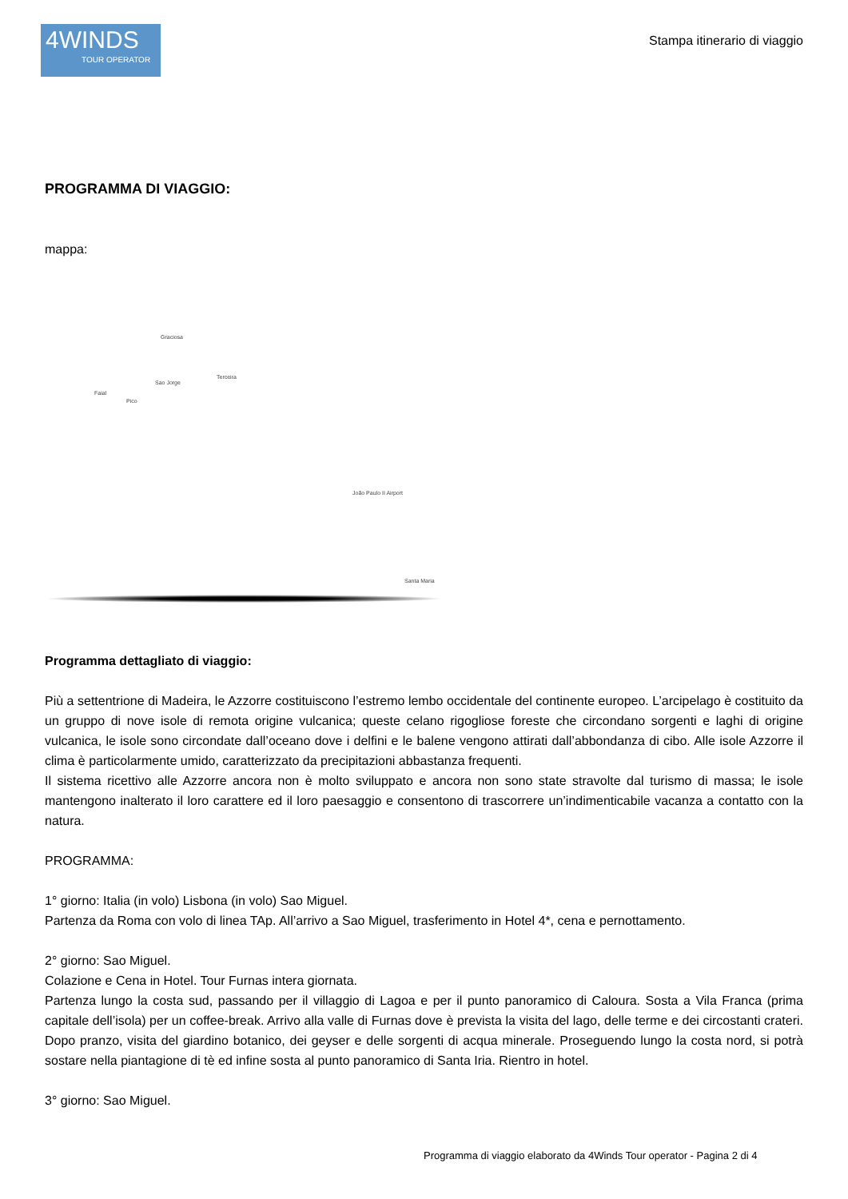4WINDS
TOUR OPERATOR
Stampa itinerario di viaggio
PROGRAMMA DI VIAGGIO:
mappa:
Graciosa
Sao Jorge
Faial
Pico
Terceira
João Paulo II Airport
Santa Maria
Programma dettagliato di viaggio:
Più a settentrione di Madeira, le Azzorre costituiscono l’estremo lembo occidentale del continente europeo. L’arcipelago è costituito da un gruppo di nove isole di remota origine vulcanica; queste celano rigogliose foreste che circondano sorgenti e laghi di origine vulcanica, le isole sono circondate dall’oceano dove i delfini e le balene vengono attirati dall’abbondanza di cibo. Alle isole Azzorre il clima è particolarmente umido, caratterizzato da precipitazioni abbastanza frequenti.
Il sistema ricettivo alle Azzorre ancora non è molto sviluppato e ancora non sono state stravolte dal turismo di massa; le isole mantengono inalterato il loro carattere ed il loro paesaggio e consentono di trascorrere un’indimenticabile vacanza a contatto con la natura.
PROGRAMMA:
1° giorno: Italia (in volo) Lisbona (in volo) Sao Miguel.
Partenza da Roma con volo di linea TAp. All’arrivo a Sao Miguel, trasferimento in Hotel 4*, cena e pernottamento.
2° giorno: Sao Miguel.
Colazione e Cena in Hotel. Tour Furnas intera giornata.
Partenza lungo la costa sud, passando per il villaggio di Lagoa e per il punto panoramico di Caloura. Sosta a Vila Franca (prima capitale dell’isola) per un coffee-break. Arrivo alla valle di Furnas dove è prevista la visita del lago, delle terme e dei circostanti crateri. Dopo pranzo, visita del giardino botanico, dei geyser e delle sorgenti di acqua minerale. Proseguendo lungo la costa nord, si potrà sostare nella piantagione di tè ed infine sosta al punto panoramico di Santa Iria. Rientro in hotel.
3° giorno: Sao Miguel.
Programma di viaggio elaborato da 4Winds Tour operator - Pagina 2 di 4